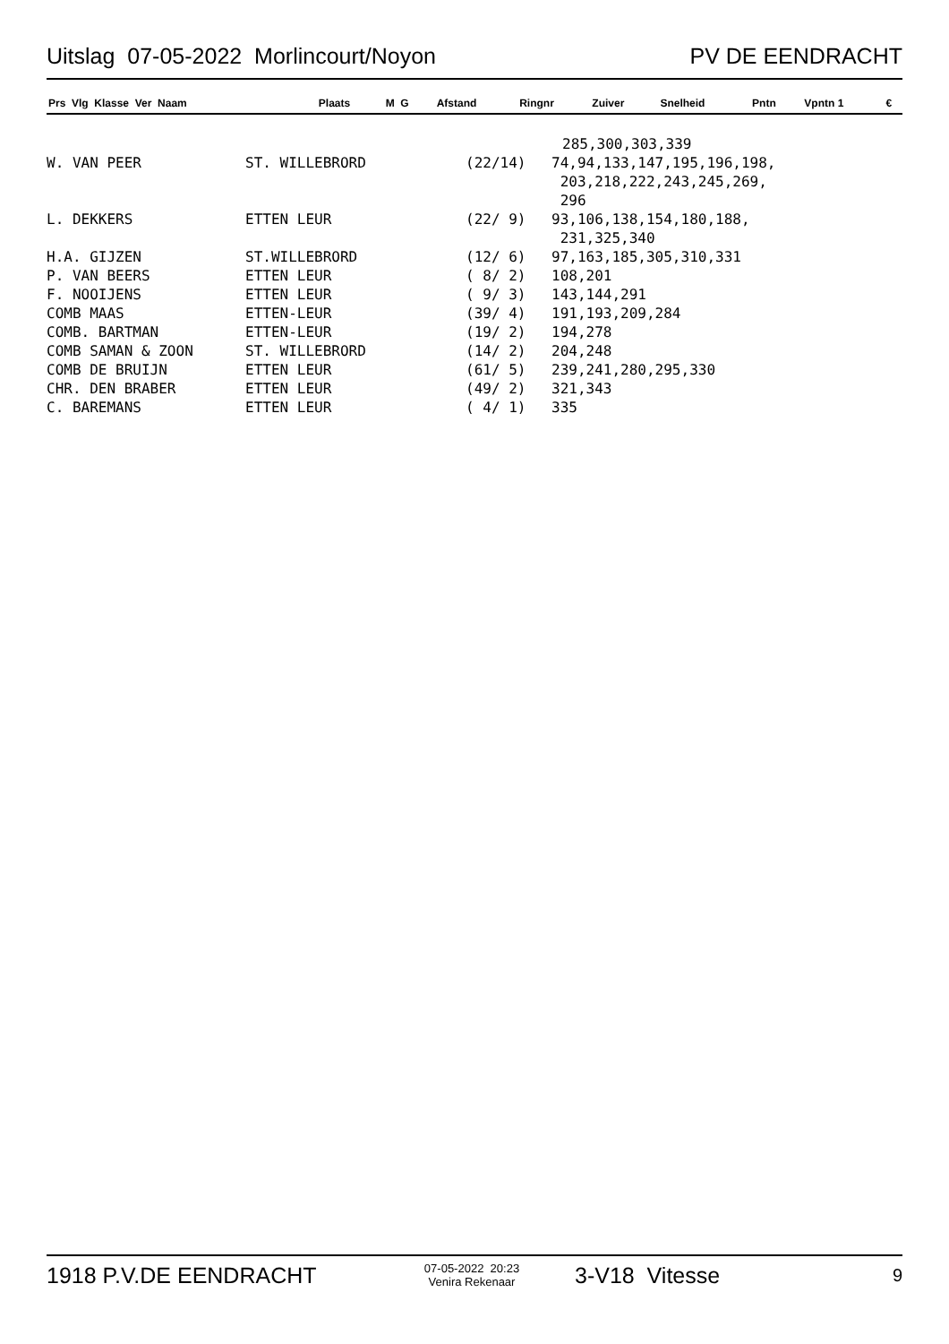Uitslag 07-05-2022 Morlincourt/Noyon PV DE EENDRACHT
| Prs Vlg Klasse Ver Naam | Plaats | M G | Afstand | Ringnr | Zuiver | Snelheid | Pntn | Vpntn 1 | € |
| --- | --- | --- | --- | --- | --- | --- | --- | --- | --- |
| | | | 285,300,303,339 |
| W. VAN PEER | ST. WILLEBRORD | (22/14) | 74,94,133,147,195,196,198, 203,218,222,243,245,269, 296 |
| L. DEKKERS | ETTEN LEUR | (22/ 9) | 93,106,138,154,180,188, 231,325,340 |
| H.A. GIJZEN | ST.WILLEBRORD | (12/ 6) | 97,163,185,305,310,331 |
| P. VAN BEERS | ETTEN LEUR | ( 8/ 2) | 108,201 |
| F. NOOIJENS | ETTEN LEUR | ( 9/ 3) | 143,144,291 |
| COMB MAAS | ETTEN-LEUR | (39/ 4) | 191,193,209,284 |
| COMB. BARTMAN | ETTEN-LEUR | (19/ 2) | 194,278 |
| COMB SAMAN & ZOON | ST. WILLEBRORD | (14/ 2) | 204,248 |
| COMB DE BRUIJN | ETTEN LEUR | (61/ 5) | 239,241,280,295,330 |
| CHR. DEN BRABER | ETTEN LEUR | (49/ 2) | 321,343 |
| C. BAREMANS | ETTEN LEUR | ( 4/ 1) | 335 |
1918 P.V.DE EENDRACHT 07-05-2022 20:23
Venira Rekenaar 3-V18 Vitesse 9